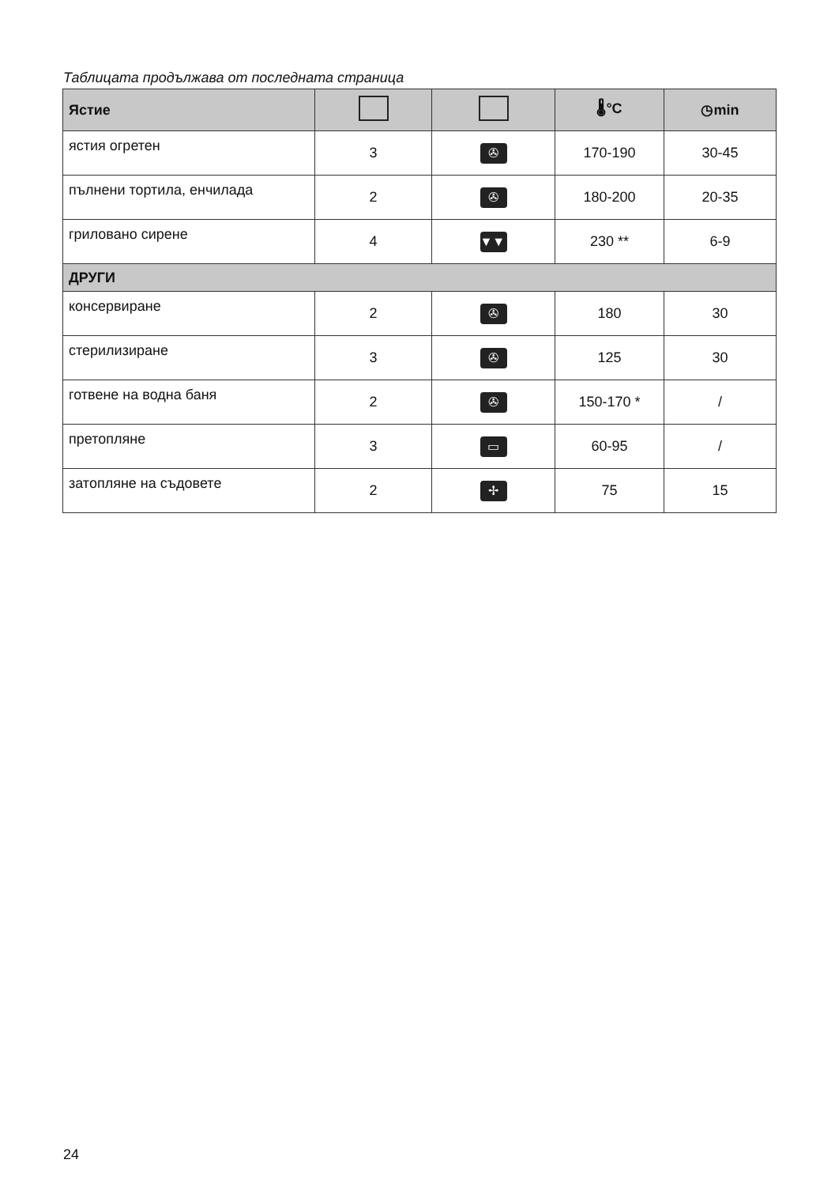Таблицата продължава от последната страница
| Ястие | | | 🌡°C | ◷min |
| --- | --- | --- | --- | --- |
| ястия огретен | 3 | ✇ | 170-190 | 30-45 |
| пълнени тортила, енчилада | 2 | ✇ | 180-200 | 20-35 |
| гриловано сирене | 4 | ▼▼▼ | 230 ** | 6-9 |
| ДРУГИ | | | | |
| консервиране | 2 | ✇ | 180 | 30 |
| стерилизиране | 3 | ✇ | 125 | 30 |
| готвене на водна баня | 2 | ✇ | 150-170 * | / |
| претопляне | 3 | ▭ | 60-95 | / |
| затопляне на съдовете | 2 | ✢ | 75 | 15 |
24